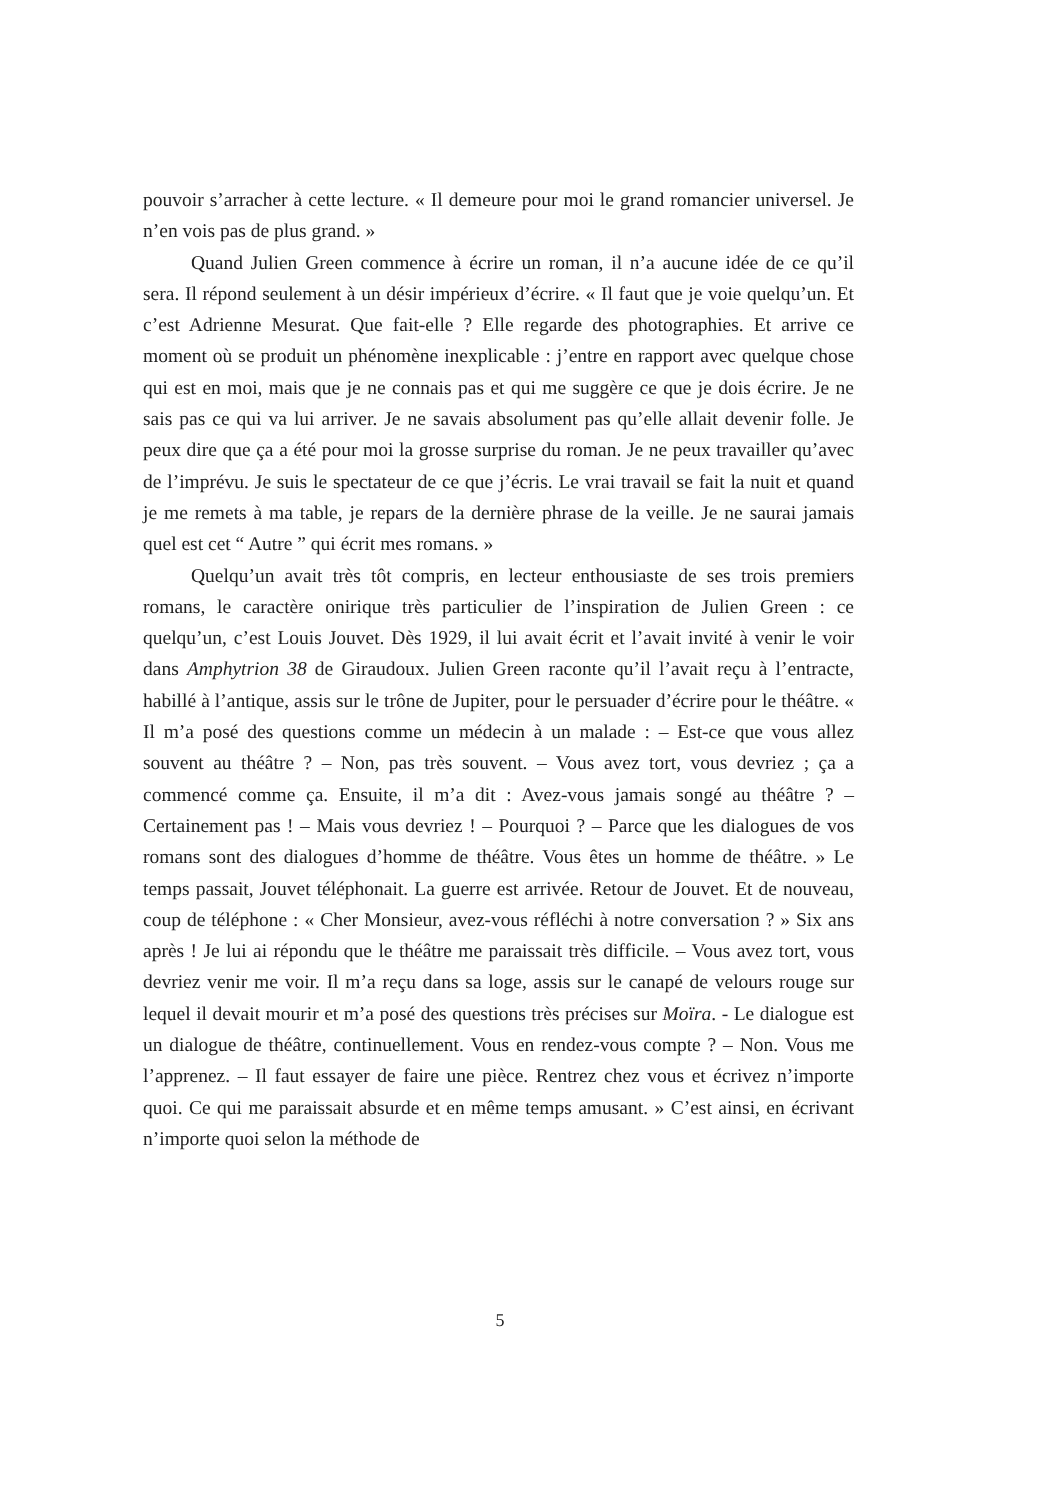pouvoir s’arracher à cette lecture. « Il demeure pour moi le grand romancier universel. Je n’en vois pas de plus grand. »
Quand Julien Green commence à écrire un roman, il n’a aucune idée de ce qu’il sera. Il répond seulement à un désir impérieux d’écrire. « Il faut que je voie quelqu’un. Et c’est Adrienne Mesurat. Que fait-elle ? Elle regarde des photographies. Et arrive ce moment où se produit un phénomène inexplicable : j’entre en rapport avec quelque chose qui est en moi, mais que je ne connais pas et qui me suggère ce que je dois écrire. Je ne sais pas ce qui va lui arriver. Je ne savais absolument pas qu’elle allait devenir folle. Je peux dire que ça a été pour moi la grosse surprise du roman. Je ne peux travailler qu’avec de l’imprévu. Je suis le spectateur de ce que j’écris. Le vrai travail se fait la nuit et quand je me remets à ma table, je repars de la dernière phrase de la veille. Je ne saurai jamais quel est cet “ Autre ” qui écrit mes romans. »
Quelqu’un avait très tôt compris, en lecteur enthousiaste de ses trois premiers romans, le caractère onirique très particulier de l’inspiration de Julien Green : ce quelqu’un, c’est Louis Jouvet. Dès 1929, il lui avait écrit et l’avait invité à venir le voir dans Amphytrion 38 de Giraudoux. Julien Green raconte qu’il l’avait reçu à l’entracte, habillé à l’antique, assis sur le trône de Jupiter, pour le persuader d’écrire pour le théâtre. « Il m’a posé des questions comme un médecin à un malade : – Est-ce que vous allez souvent au théâtre ? – Non, pas très souvent. – Vous avez tort, vous devriez ; ça a commencé comme ça. Ensuite, il m’a dit : Avez-vous jamais songé au théâtre ? – Certainement pas ! – Mais vous devriez ! – Pourquoi ? – Parce que les dialogues de vos romans sont des dialogues d’homme de théâtre. Vous êtes un homme de théâtre. » Le temps passait, Jouvet téléphonait. La guerre est arrivée. Retour de Jouvet. Et de nouveau, coup de téléphone : « Cher Monsieur, avez-vous réfléchi à notre conversation ? » Six ans après ! Je lui ai répondu que le théâtre me paraissait très difficile. – Vous avez tort, vous devriez venir me voir. Il m’a reçu dans sa loge, assis sur le canapé de velours rouge sur lequel il devait mourir et m’a posé des questions très précises sur Moïra. - Le dialogue est un dialogue de théâtre, continuellement. Vous en rendez-vous compte ? – Non. Vous me l’apprenez. – Il faut essayer de faire une pièce. Rentrez chez vous et écrivez n’importe quoi. Ce qui me paraissait absurde et en même temps amusant. » C’est ainsi, en écrivant n’importe quoi selon la méthode de
5